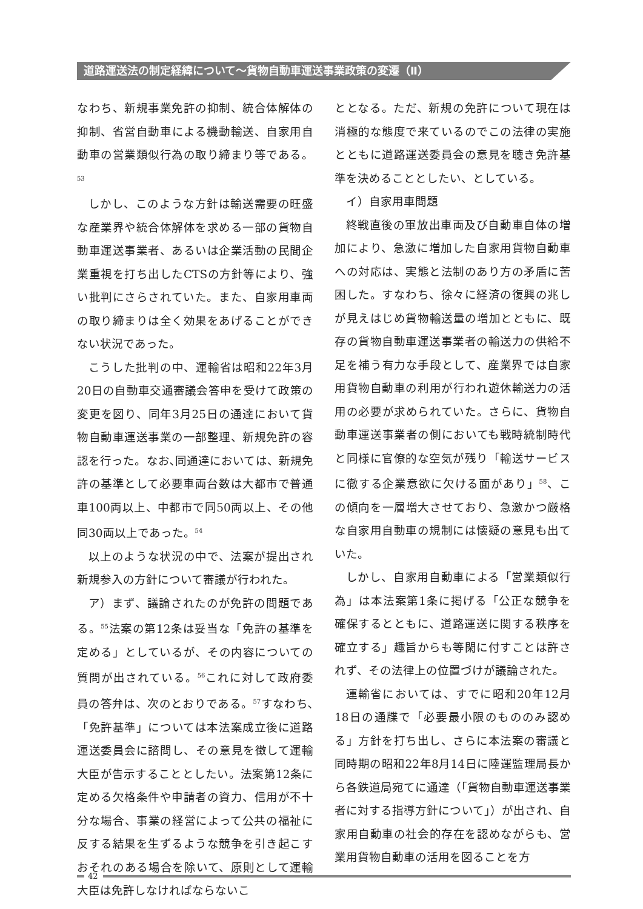道路運送法の制定経緯について～貨物自動車運送事業政策の変遷（Ⅱ）
なわち、新規事業免許の抑制、統合体解体の抑制、省営自動車による機動輸送、自家用自動車の営業類似行為の取り締まり等である。<sup>53</sup>
しかし、このような方針は輸送需要の旺盛な産業界や統合体解体を求める一部の貨物自動車運送事業者、あるいは企業活動の民間企業重視を打ち出したCTSの方針等により、強い批判にさらされていた。また、自家用車両の取り締まりは全く効果をあげることができない状況であった。
こうした批判の中、運輸省は昭和22年3月20日の自動車交通審議会答申を受けて政策の変更を図り、同年3月25日の通達において貨物自動車運送事業の一部整理、新規免許の容認を行った。なお､同通達においては、新規免許の基準として必要車両台数は大都市で普通車100両以上、中都市で同50両以上、その他同30両以上であった。<sup>54</sup>
以上のような状況の中で、法案が提出され新規参入の方針について審議が行われた。
ア）まず、議論されたのが免許の問題である。<sup>55</sup>法案の第12条は妥当な「免許の基準を定める」としているが、その内容についての質問が出されている。<sup>56</sup>これに対して政府委員の答弁は、次のとおりである。<sup>57</sup>すなわち､「免許基準」については本法案成立後に道路運送委員会に諮問し、その意見を徴して運輸大臣が告示することとしたい。法案第12条に定める欠格条件や申請者の資力、信用が不十分な場合、事業の経営によって公共の福祉に反する結果を生ずるような競争を引き起こすおそれのある場合を除いて、原則として運輸大臣は免許しなければならないこ
ととなる。ただ、新規の免許について現在は消極的な態度で来ているのでこの法律の実施とともに道路運送委員会の意見を聴き免許基準を決めることとしたい、としている。
イ）自家用車問題
終戦直後の軍放出車両及び自動車自体の増加により、急激に増加した自家用貨物自動車への対応は、実態と法制のあり方の矛盾に苦困した。すなわち、徐々に経済の復興の兆しが見えはじめ貨物輸送量の増加とともに、既存の貨物自動車運送事業者の輸送力の供給不足を補う有力な手段として、産業界では自家用貨物自動車の利用が行われ遊休輸送力の活用の必要が求められていた。さらに、貨物自動車運送事業者の側においても戦時統制時代と同様に官僚的な空気が残り「輸送サービスに徹する企業意欲に欠ける面があり」<sup>58</sup>、この傾向を一層増大させており、急激かつ厳格な自家用自動車の規制には懐疑の意見も出ていた。
しかし、自家用自動車による「営業類似行為」は本法案第1条に掲げる「公正な競争を確保するとともに、道路運送に関する秩序を確立する」趣旨からも等閑に付すことは許されず、その法律上の位置づけが議論された。
運輸省においては、すでに昭和20年12月18日の通牒で「必要最小限のもののみ認める」方針を打ち出し、さらに本法案の審議と同時期の昭和22年8月14日に陸運監理局長から各鉄道局宛てに通達（「貨物自動車運送事業者に対する指導方針について」）が出され、自家用自動車の社会的存在を認めながらも、営業用貨物自動車の活用を図ることを方
42